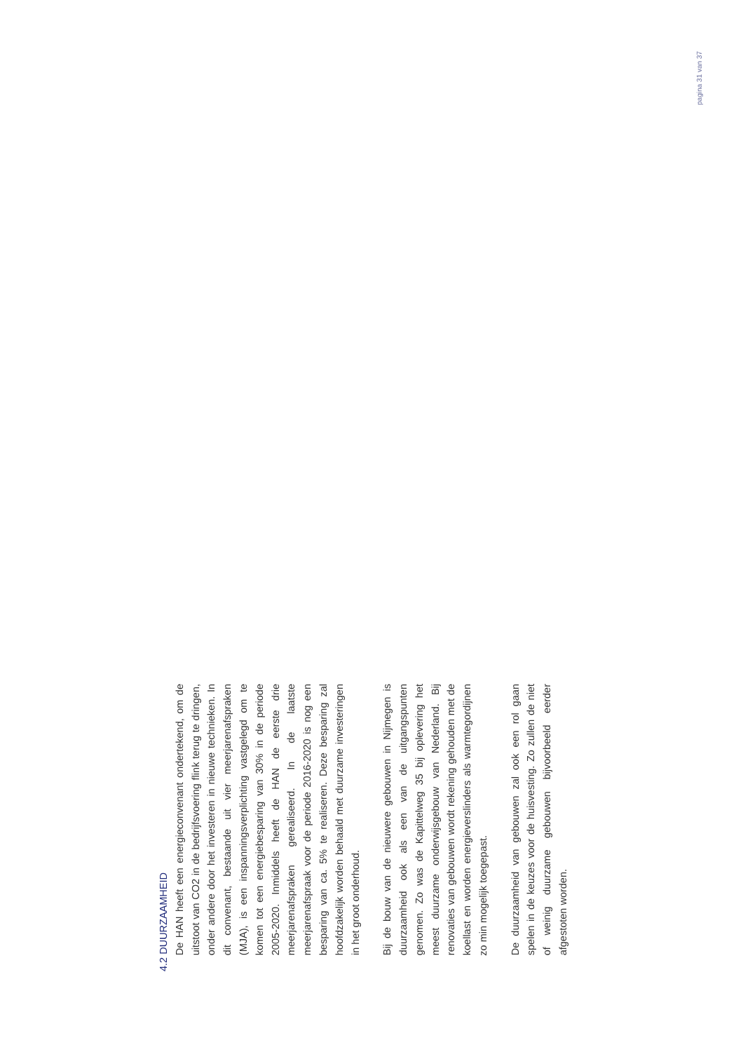4.2 DUURZAAMHEID
De HAN heeft een energieconvenant ondertekend, om de uitstoot van CO2 in de bedrijfsvoering flink terug te dringen, onder andere door het investeren in nieuwe technieken. In dit convenant, bestaande uit vier meerjarenafspraken (MJA), is een inspanningsverplichting vastgelegd om te komen tot een energiebesparing van 30% in de periode 2005-2020. Inmiddels heeft de HAN de eerste drie meerjarenafspraken gerealiseerd. In de laatste meerjarenafspraak voor de periode 2016-2020 is nog een besparing van ca. 5% te realiseren. Deze besparing zal hoofdzakelijk worden behaald met duurzame investeringen in het groot onderhoud.
Bij de bouw van de nieuwere gebouwen in Nijmegen is duurzaamheid ook als een van de uitgangspunten genomen. Zo was de Kapittelweg 35 bij oplevering het meest duurzame onderwijsgebouw van Nederland. Bij renovaties van gebouwen wordt rekening gehouden met de koellast en worden energieverslinders als warmtegordijnen zo min mogelijk toegepast.
De duurzaamheid van gebouwen zal ook een rol gaan spelen in de keuzes voor de huisvesting. Zo zullen de niet of weinig duurzame gebouwen bijvoorbeeld eerder afgestoten worden.
pagina 31 van 37